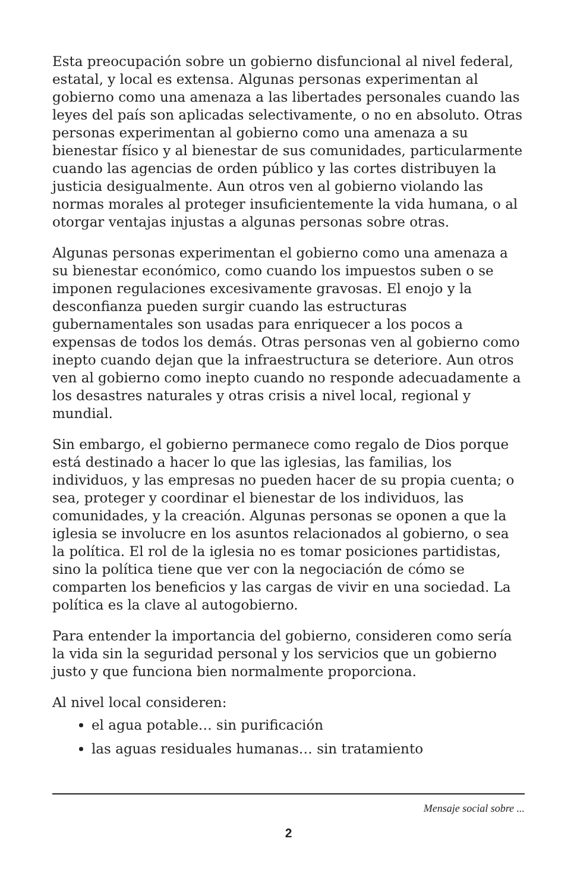Esta preocupación sobre un gobierno disfuncional al nivel federal, estatal, y local es extensa. Algunas personas experimentan al gobierno como una amenaza a las libertades personales cuando las leyes del país son aplicadas selectivamente, o no en absoluto. Otras personas experimentan al gobierno como una amenaza a su bienestar físico y al bienestar de sus comunidades, particularmente cuando las agencias de orden público y las cortes distribuyen la justicia desigualmente. Aun otros ven al gobierno violando las normas morales al proteger insuficientemente la vida humana, o al otorgar ventajas injustas a algunas personas sobre otras.
Algunas personas experimentan el gobierno como una amenaza a su bienestar económico, como cuando los impuestos suben o se imponen regulaciones excesivamente gravosas. El enojo y la desconfianza pueden surgir cuando las estructuras gubernamentales son usadas para enriquecer a los pocos a expensas de todos los demás. Otras personas ven al gobierno como inepto cuando dejan que la infraestructura se deteriore. Aun otros ven al gobierno como inepto cuando no responde adecuadamente a los desastres naturales y otras crisis a nivel local, regional y mundial.
Sin embargo, el gobierno permanece como regalo de Dios porque está destinado a hacer lo que las iglesias, las familias, los individuos, y las empresas no pueden hacer de su propia cuenta; o sea, proteger y coordinar el bienestar de los individuos, las comunidades, y la creación. Algunas personas se oponen a que la iglesia se involucre en los asuntos relacionados al gobierno, o sea la política. El rol de la iglesia no es tomar posiciones partidistas, sino la política tiene que ver con la negociación de cómo se comparten los beneficios y las cargas de vivir en una sociedad. La política es la clave al autogobierno.
Para entender la importancia del gobierno, consideren como sería la vida sin la seguridad personal y los servicios que un gobierno justo y que funciona bien normalmente proporciona.
Al nivel local consideren:
el agua potable… sin purificación
las aguas residuales humanas… sin tratamiento
Mensaje social sobre ...
2